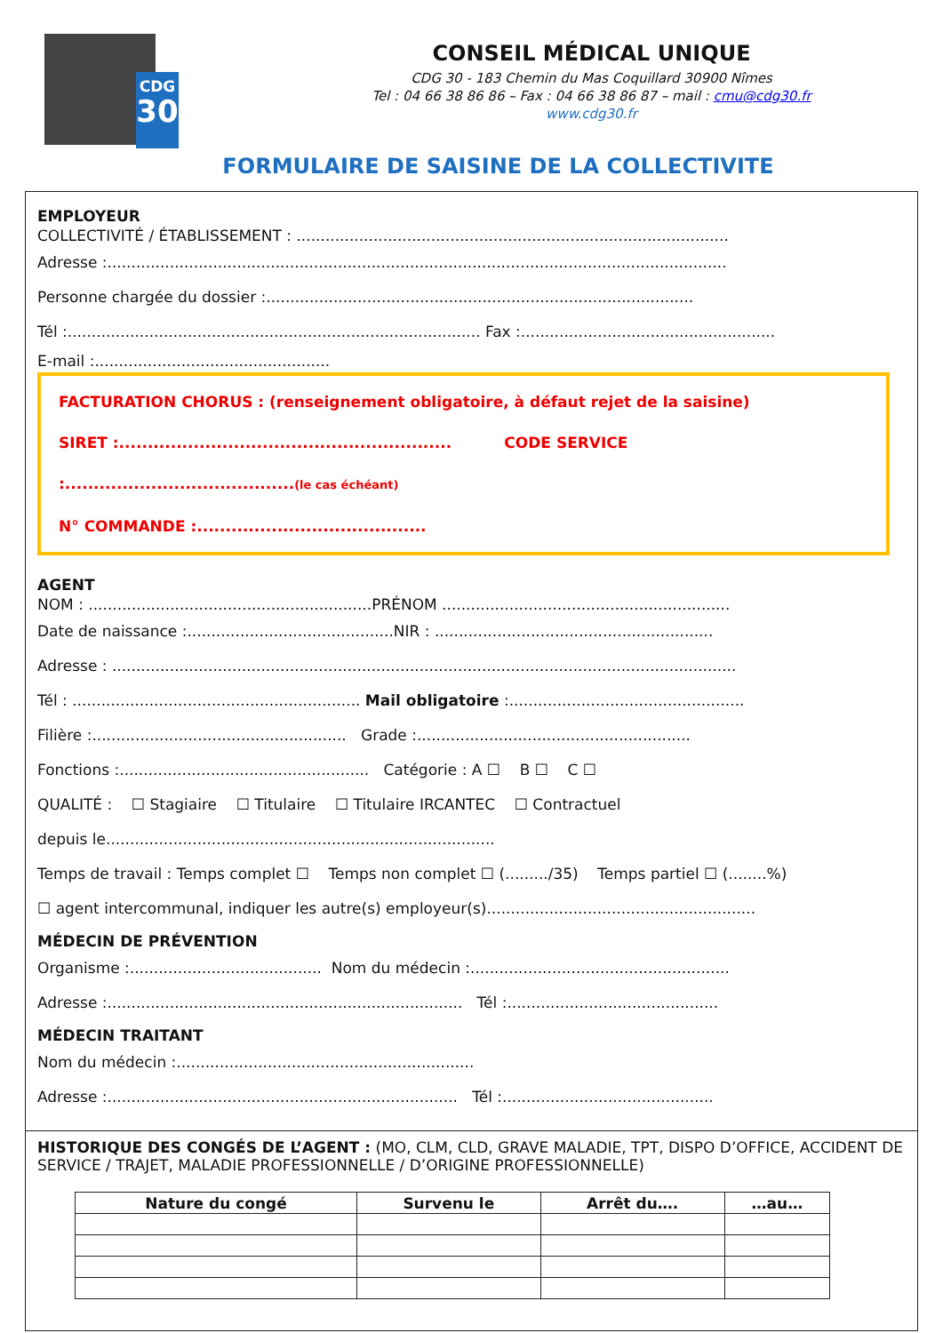CDG
30
CONSEIL MÉDICAL UNIQUE
CDG 30 - 183 Chemin du Mas Coquillard 30900 Nîmes
Tel : 04 66 38 86 86 – Fax : 04 66 38 86 87 – mail : cmu@cdg30.fr
www.cdg30.fr
FORMULAIRE DE SAISINE DE LA COLLECTIVITE
EMPLOYEUR
COLLECTIVITÉ / ÉTABLISSEMENT : ..........................................................................................
Adresse :.................................................................................................................................
Personne chargée du dossier :.........................................................................................
Tél :...................................................................................... Fax :.....................................................
E-mail :.................................................
FACTURATION CHORUS : (renseignement obligatoire, à défaut rejet de la saisine)
SIRET :.......................................................... CODE SERVICE :........................................(le cas échéant)
N° COMMANDE :........................................
AGENT
NOM : ...........................................................PRÉNOM ............................................................
Date de naissance :...........................................NIR : ..........................................................
Adresse : ..................................................................................................................................
Tél : ............................................................ Mail obligatoire :.................................................
Filière :..................................................... Grade :.........................................................
Fonctions :.................................................... Catégorie : A ☐ B ☐ C ☐
QUALITÉ : ☐ Stagiaire ☐ Titulaire ☐ Titulaire IRCANTEC ☐ Contractuel
depuis le.................................................................................
Temps de travail : Temps complet ☐ Temps non complet ☐ (........./35) Temps partiel ☐ (........%)
☐ agent intercommunal, indiquer les autre(s) employeur(s)........................................................
MÉDECIN DE PRÉVENTION
Organisme :........................................ Nom du médecin :......................................................
Adresse :.......................................................................... Tél :............................................
MÉDECIN TRAITANT
Nom du médecin :..............................................................
Adresse :......................................................................... Tél :............................................
HISTORIQUE DES CONGÉS DE L’AGENT : (MO, CLM, CLD, GRAVE MALADIE, TPT, DISPO D’OFFICE, ACCIDENT DE SERVICE / TRAJET, MALADIE PROFESSIONNELLE / D’ORIGINE PROFESSIONNELLE)
| Nature du congé | Survenu le | Arrêt du…. | …au… |
| --- | --- | --- | --- |